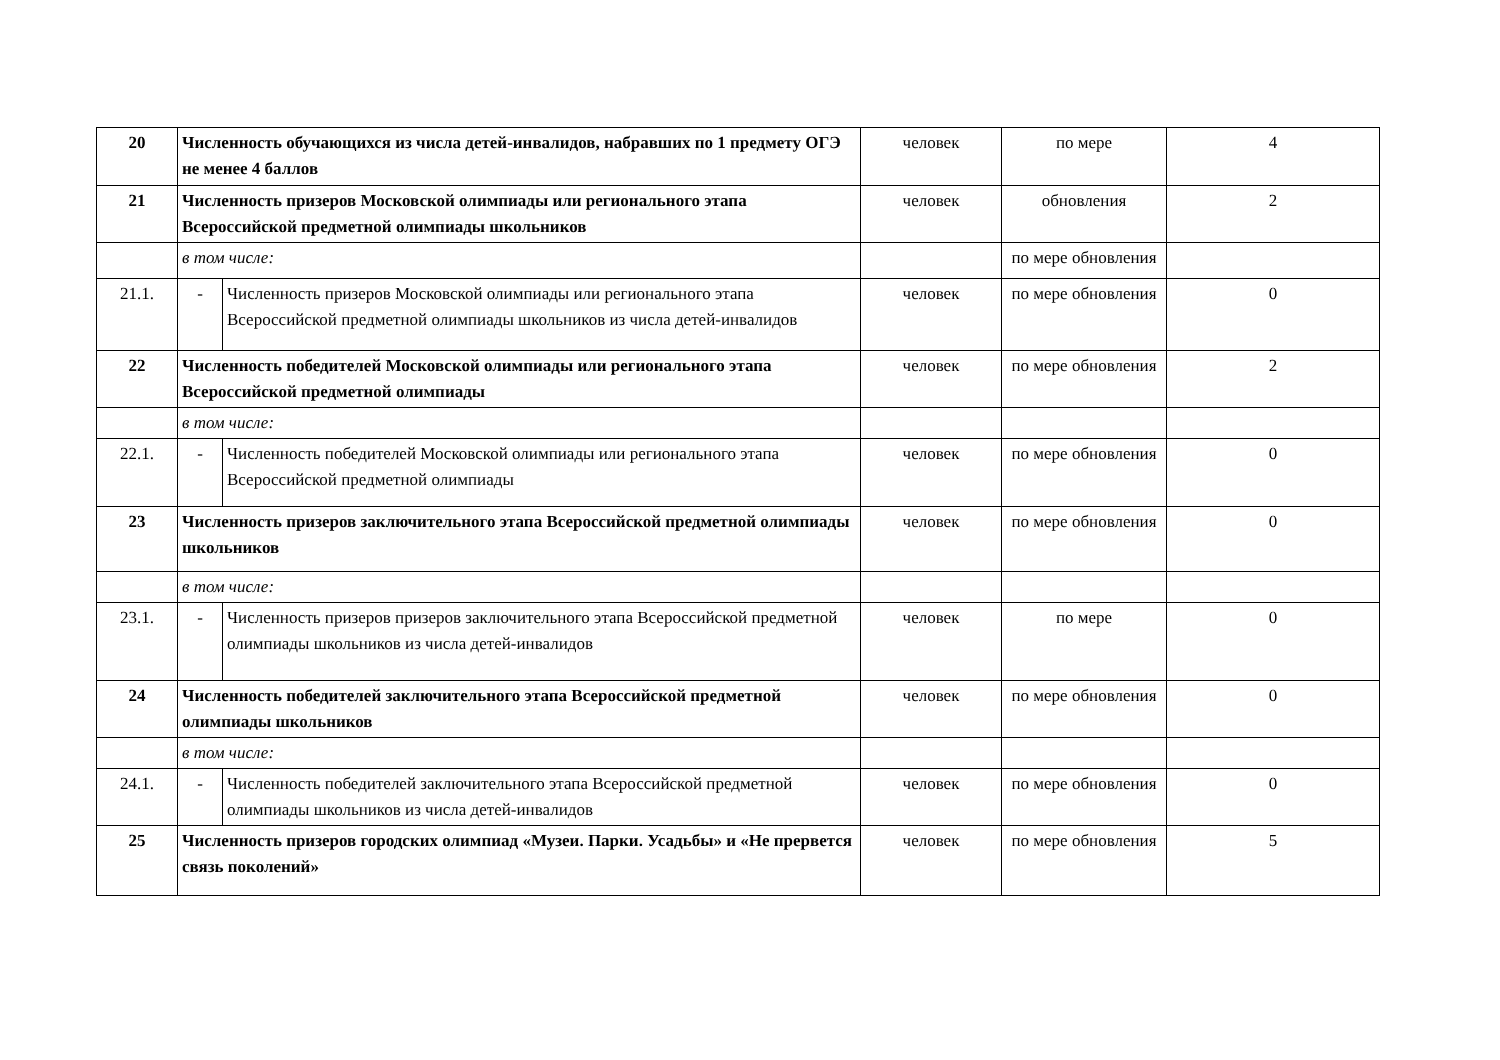| 20 | Численность обучающихся из числа детей-инвалидов, набравших по 1 предмету ОГЭ не менее 4 баллов | | человек | по мере | 4 |
| 21 | Численность призеров Московской олимпиады или регионального этапа Всероссийской предметной олимпиады школьников | | человек | обновления | 2 |
| | в том числе: | | | по мере обновления | |
| 21.1. | - | Численность призеров Московской олимпиады или регионального этапа Всероссийской предметной олимпиады школьников из числа детей-инвалидов | человек | по мере обновления | 0 |
| 22 | Численность победителей Московской олимпиады или регионального этапа Всероссийской предметной олимпиады | | человек | по мере обновления | 2 |
| | в том числе: | | | | |
| 22.1. | - | Численность победителей Московской олимпиады или регионального этапа Всероссийской предметной олимпиады | человек | по мере обновления | 0 |
| 23 | Численность призеров заключительного этапа Всероссийской предметной олимпиады школьников | | человек | по мере обновления | 0 |
| | в том числе: | | | | |
| 23.1. | - | Численность призеров призеров заключительного этапа Всероссийской предметной олимпиады школьников из числа детей-инвалидов | человек | по мере | 0 |
| 24 | Численность победителей заключительного этапа Всероссийской предметной олимпиады школьников | | человек | по мере обновления | 0 |
| | в том числе: | | | | |
| 24.1. | - | Численность победителей заключительного этапа Всероссийской предметной олимпиады школьников из числа детей-инвалидов | человек | по мере обновления | 0 |
| 25 | Численность призеров городских олимпиад «Музеи. Парки. Усадьбы» и «Не прервется связь поколений» | | человек | по мере обновления | 5 |